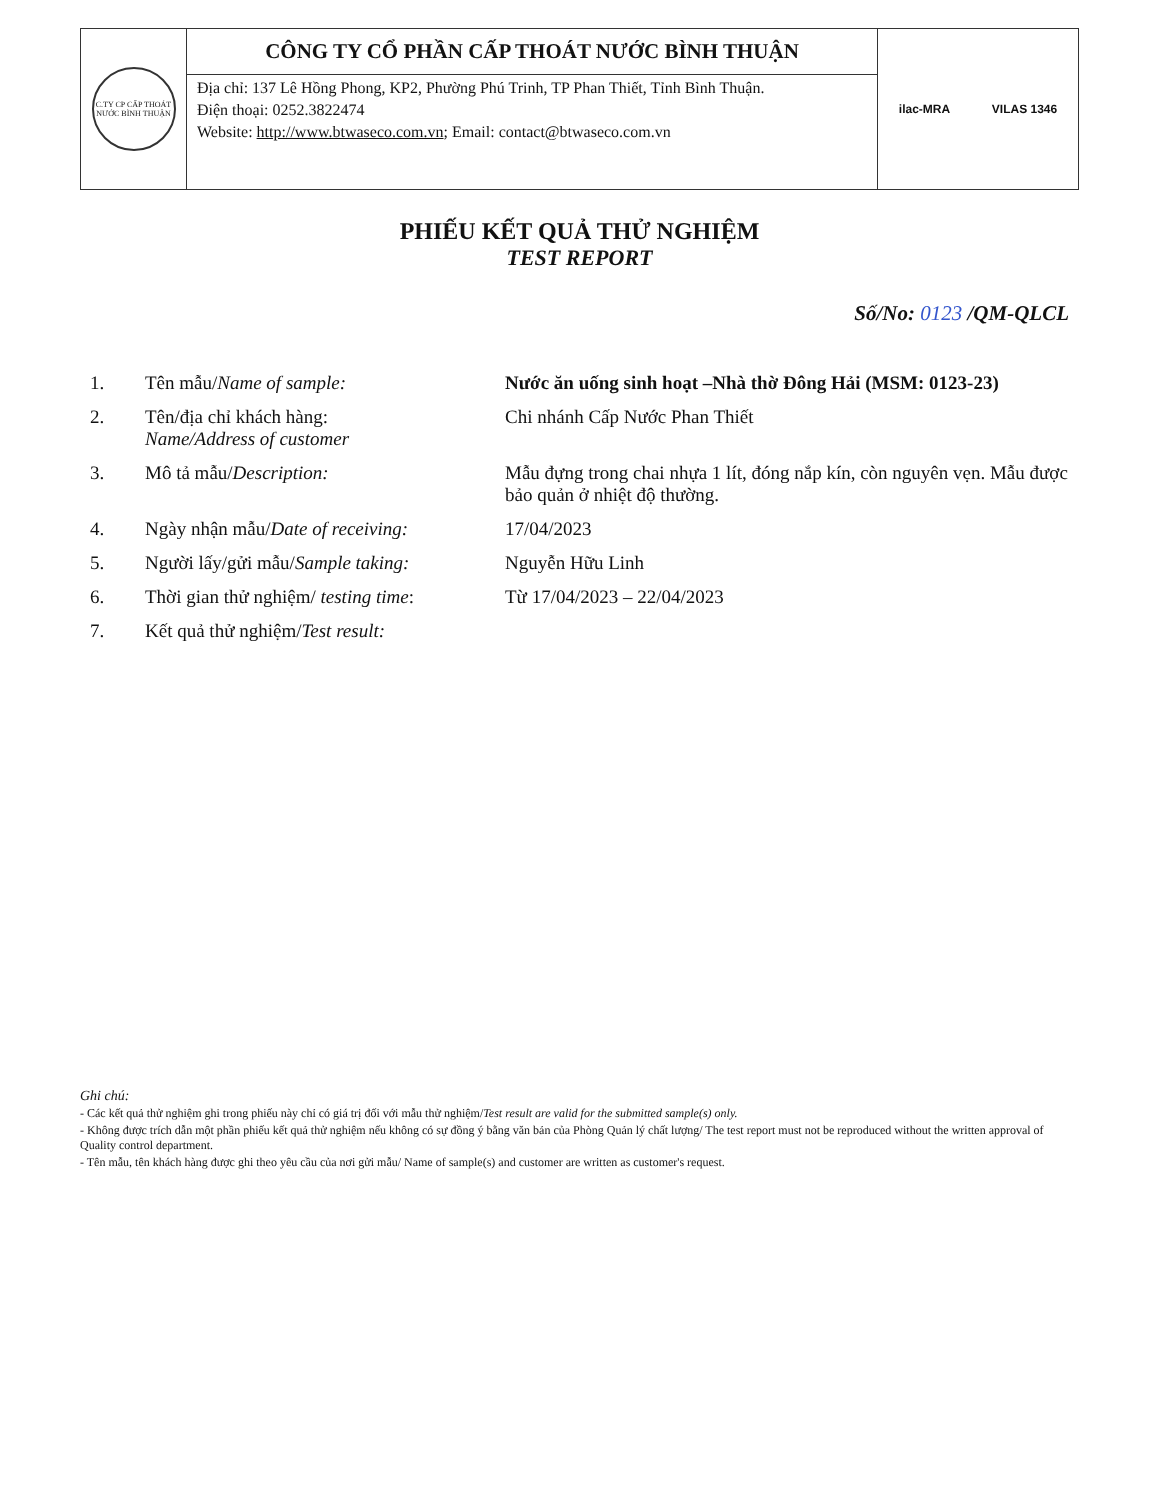C.TY CP CẤP THOÁT NƯỚC BÌNH THUẬN
CÔNG TY CỔ PHẦN CẤP THOÁT NƯỚC BÌNH THUẬN
Địa chỉ: 137 Lê Hồng Phong, KP2, Phường Phú Trinh, TP Phan Thiết, Tỉnh Bình Thuận.
Điện thoại: 0252.3822474
Website: http://www.btwaseco.com.vn; Email: contact@btwaseco.com.vn
ilac-MRA VILAS 1346
PHIẾU KẾT QUẢ THỬ NGHIỆM
TEST REPORT
Số/No: 0123 /QM-QLCL
| 1. | Tên mẫu/ Name of sample: | Nước ăn uống sinh hoạt –Nhà thờ Đông Hải (MSM: 0123-23) |
| 2. | Tên/địa chỉ khách hàng: Name/Address of customer | Chi nhánh Cấp Nước Phan Thiết |
| 3. | Mô tả mẫu/ Description: | Mẫu đựng trong chai nhựa 1 lít, đóng nắp kín, còn nguyên vẹn. Mẫu được bảo quản ở nhiệt độ thường. |
| 4. | Ngày nhận mẫu/ Date of receiving: | 17/04/2023 |
| 5. | Người lấy/gửi mẫu/ Sample taking: | Nguyễn Hữu Linh |
| 6. | Thời gian thử nghiệm/ testing time : | Từ 17/04/2023 – 22/04/2023 |
| 7. | Kết quả thử nghiệm/ Test result: | |
Ghi chú:
- Các kết quả thử nghiệm ghi trong phiếu này chỉ có giá trị đối với mẫu thử nghiệm/Test result are valid for the submitted sample(s) only.
- Không được trích dẫn một phần phiếu kết quả thử nghiệm nếu không có sự đồng ý bằng văn bản của Phòng Quản lý chất lượng/ The test report must not be reproduced without the written approval of Quality control department.
- Tên mẫu, tên khách hàng được ghi theo yêu cầu của nơi gửi mẫu/ Name of sample(s) and customer are written as customer's request.